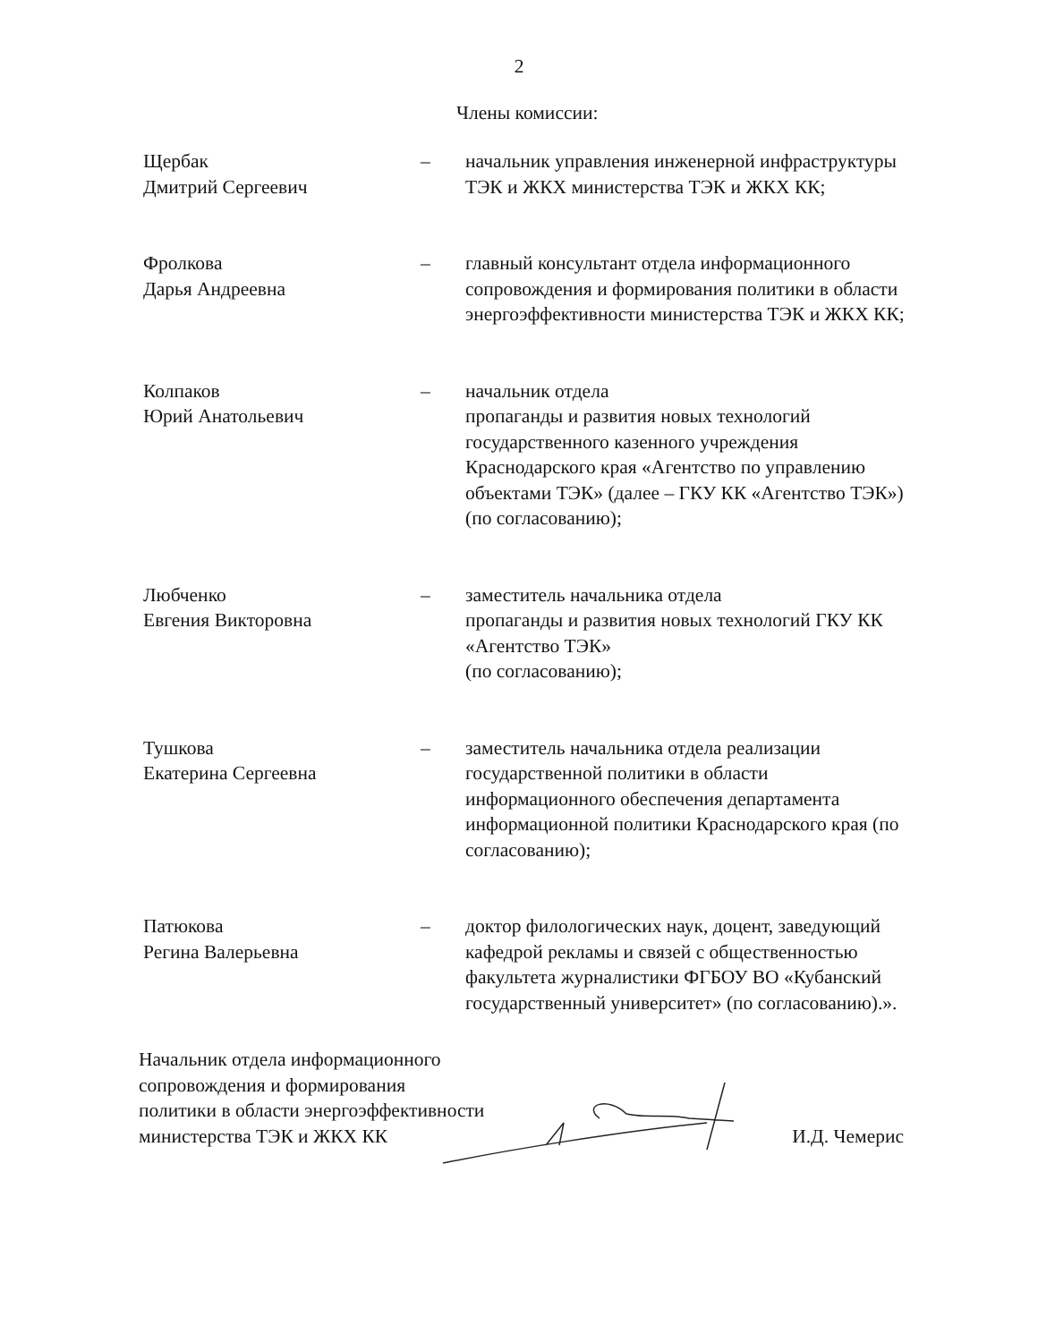2
Члены комиссии:
| Щербак Дмитрий Сергеевич | – | начальник управления инженерной инфраструктуры ТЭК и ЖКХ министерства ТЭК и ЖКХ КК; |
| Фролкова Дарья Андреевна | – | главный консультант отдела информационного сопровождения и формирования политики в области энергоэффективности министерства ТЭК и ЖКХ КК; |
| Колпаков Юрий Анатольевич | – | начальник отдела пропаганды и развития новых технологий государственного казенного учреждения Краснодарского края «Агентство по управлению объектами ТЭК» (далее – ГКУ КК «Агентство ТЭК») (по согласованию); |
| Любченко Евгения Викторовна | – | заместитель начальника отдела пропаганды и развития новых технологий ГКУ КК «Агентство ТЭК» (по согласованию); |
| Тушкова Екатерина Сергеевна | – | заместитель начальника отдела реализации государственной политики в области информационного обеспечения департамента информационной политики Краснодарского края (по согласованию); |
| Патюкова Регина Валерьевна | – | доктор филологических наук, доцент, заведующий кафедрой рекламы и связей с общественностью факультета журналистики ФГБОУ ВО «Кубанский государственный университет» (по согласованию).». |
Начальник отдела информационного
сопровождения и формирования
политики в области энергоэффективности
министерства ТЭК и ЖКХ КК
И.Д. Чемерис